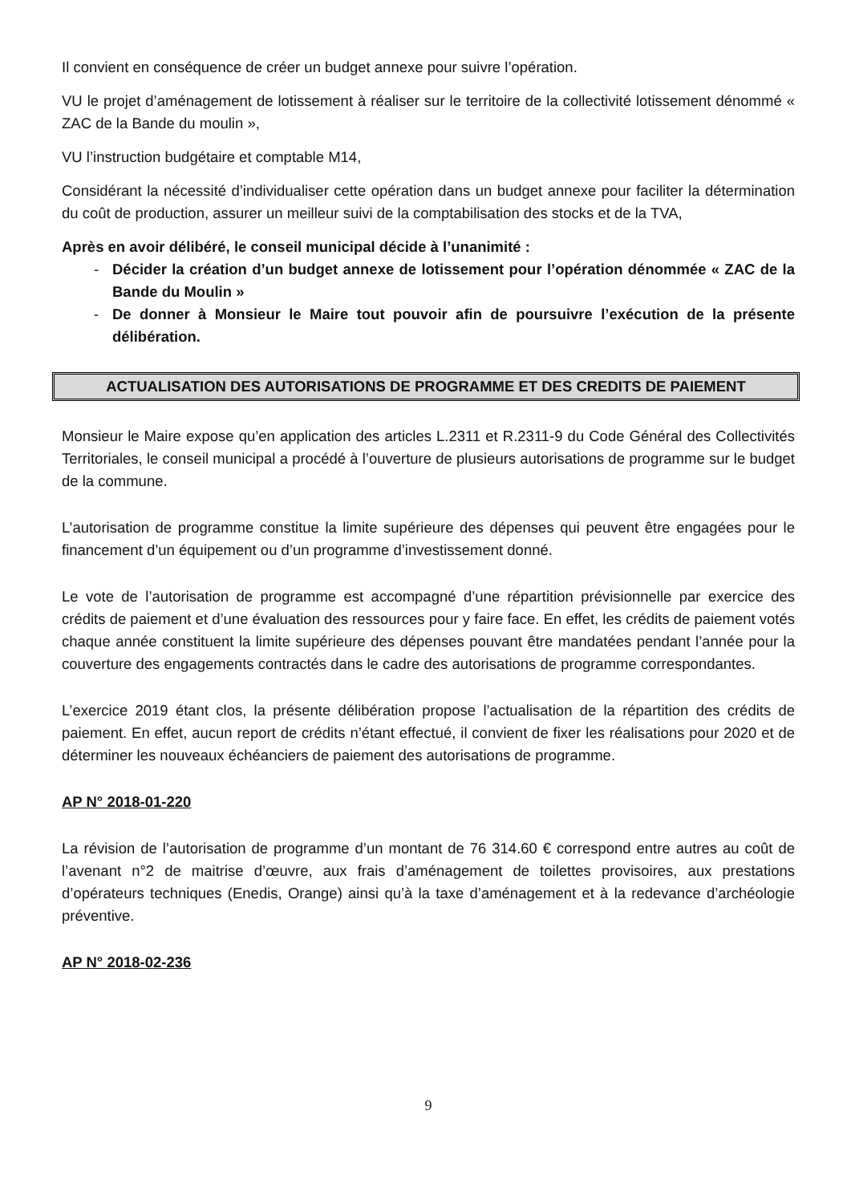Il convient en conséquence de créer un budget annexe pour suivre l’opération.
VU le projet d’aménagement de lotissement à réaliser sur le territoire de la collectivité lotissement dénommé « ZAC de la Bande du moulin »,
VU l’instruction budgétaire et comptable M14,
Considérant la nécessité d’individualiser cette opération dans un budget annexe pour faciliter la détermination du coût de production, assurer un meilleur suivi de la comptabilisation des stocks et de la TVA,
Après en avoir délibéré, le conseil municipal décide à l’unanimité :
- Décider la création d’un budget annexe de lotissement pour l’opération dénommée « ZAC de la Bande du Moulin »
- De donner à Monsieur le Maire tout pouvoir afin de poursuivre l’exécution de la présente délibération.
ACTUALISATION DES AUTORISATIONS DE PROGRAMME ET DES CREDITS DE PAIEMENT
Monsieur le Maire expose qu’en application des articles L.2311 et R.2311-9 du Code Général des Collectivités Territoriales, le conseil municipal a procédé à l’ouverture de plusieurs autorisations de programme sur le budget de la commune.
L’autorisation de programme constitue la limite supérieure des dépenses qui peuvent être engagées pour le financement d’un équipement ou d’un programme d’investissement donné.
Le vote de l’autorisation de programme est accompagné d’une répartition prévisionnelle par exercice des crédits de paiement et d’une évaluation des ressources pour y faire face. En effet, les crédits de paiement votés chaque année constituent la limite supérieure des dépenses pouvant être mandatées pendant l’année pour la couverture des engagements contractés dans le cadre des autorisations de programme correspondantes.
L’exercice 2019 étant clos, la présente délibération propose l’actualisation de la répartition des crédits de paiement. En effet, aucun report de crédits n’étant effectué, il convient de fixer les réalisations pour 2020 et de déterminer les nouveaux échéanciers de paiement des autorisations de programme.
AP N° 2018-01-220
La révision de l’autorisation de programme d’un montant de 76 314.60 € correspond entre autres au coût de l’avenant n°2 de maitrise d’œuvre, aux frais d’aménagement de toilettes provisoires, aux prestations d’opérateurs techniques (Enedis, Orange) ainsi qu’à la taxe d’aménagement et à la redevance d’archéologie préventive.
AP N° 2018-02-236
9